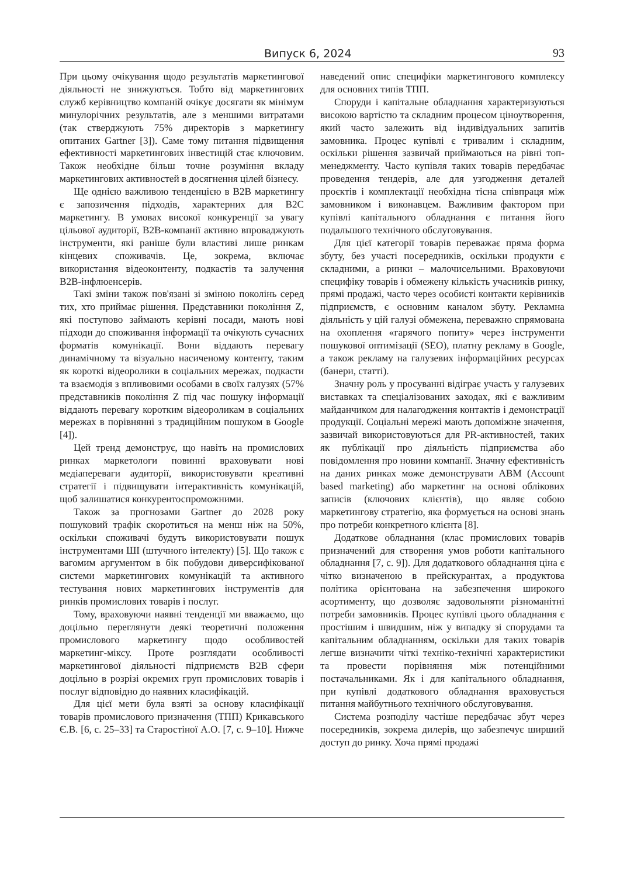Випуск 6, 2024 93
При цьому очікування щодо результатів маркетингової діяльності не знижуються. Тобто від маркетингових служб керівництво компаній очікує досягати як мінімум минулорічних результатів, але з меншими витратами (так стверджують 75% директорів з маркетингу опитаних Gartner [3]). Саме тому питання підвищення ефективності маркетингових інвестицій стає ключовим. Також необхідне більш точне розуміння вкладу маркетингових активностей в досягнення цілей бізнесу.
Ще однією важливою тенденцією в B2B маркетингу є запозичення підходів, характерних для B2C маркетингу. В умовах високої конкуренції за увагу цільової аудиторії, B2B-компанії активно впроваджують інструменти, які раніше були властиві лише ринкам кінцевих споживачів. Це, зокрема, включає використання відеоконтенту, подкастів та залучення B2B-інфлюенсерів.
Такі зміни також пов'язані зі зміною поколінь серед тих, хто приймає рішення. Представники покоління Z, які поступово займають керівні посади, мають нові підходи до споживання інформації та очікують сучасних форматів комунікації. Вони віддають перевагу динамічному та візуально насиченому контенту, таким як короткі відеоролики в соціальних мережах, подкасти та взаємодія з впливовими особами в своїх галузях (57% представників покоління Z під час пошуку інформації віддають перевагу коротким відеороликам в соціальних мережах в порівнянні з традиційним пошуком в Google [4]).
Цей тренд демонструє, що навіть на промислових ринках маркетологи повинні враховувати нові медіапереваги аудиторії, використовувати креативні стратегії і підвищувати інтерактивність комунікацій, щоб залишатися конкурентоспроможними.
Також за прогнозами Gartner до 2028 року пошуковий трафік скоротиться на менш ніж на 50%, оскільки споживачі будуть використовувати пошук інструментами ШІ (штучного інтелекту) [5]. Що також є вагомим аргументом в бік побудови диверсифікованої системи маркетингових комунікацій та активного тестування нових маркетингових інструментів для ринків промислових товарів і послуг.
Тому, враховуючи наявні тенденції ми вважаємо, що доцільно переглянути деякі теоретичні положення промислового маркетингу щодо особливостей маркетинг-міксу. Проте розглядати особливості маркетингової діяльності підприємств B2B сфери доцільно в розрізі окремих груп промислових товарів і послуг відповідно до наявних класифікацій.
Для цієї мети була взяті за основу класифікації товарів промислового призначення (ТПП) Крикавського Є.В. [6, с. 25–33] та Старостіної А.О. [7, с. 9–10]. Нижче наведений опис специфіки маркетингового комплексу для основних типів ТПП.
Споруди і капітальне обладнання характеризуються високою вартістю та складним процесом ціноутворення, який часто залежить від індивідуальних запитів замовника. Процес купівлі є тривалим і складним, оскільки рішення зазвичай приймаються на рівні топ-менеджменту. Часто купівля таких товарів передбачає проведення тендерів, але для узгодження деталей проєктів і комплектації необхідна тісна співпраця між замовником і виконавцем. Важливим фактором при купівлі капітального обладнання є питання його подальшого технічного обслуговування.
Для цієї категорії товарів переважає пряма форма збуту, без участі посередників, оскільки продукти є складними, а ринки – малочисельними. Враховуючи специфіку товарів і обмежену кількість учасників ринку, прямі продажі, часто через особисті контакти керівників підприємств, є основним каналом збуту. Рекламна діяльність у цій галузі обмежена, переважно спрямована на охоплення «гарячого попиту» через інструменти пошукової оптимізації (SEO), платну рекламу в Google, а також рекламу на галузевих інформаційних ресурсах (банери, статті).
Значну роль у просуванні відіграє участь у галузевих виставках та спеціалізованих заходах, які є важливим майданчиком для налагодження контактів і демонстрації продукції. Соціальні мережі мають допоміжне значення, зазвичай використовуються для PR-активностей, таких як публікації про діяльність підприємства або повідомлення про новини компанії. Значну ефективність на даних ринках може демонструвати ABM (Account based marketing) або маркетинг на основі облікових записів (ключових клієнтів), що являє собою маркетингову стратегію, яка формується на основі знань про потреби конкретного клієнта [8].
Додаткове обладнання (клас промислових товарів призначений для створення умов роботи капітального обладнання [7, с. 9]). Для додаткового обладнання ціна є чітко визначеною в прейскурантах, а продуктова політика орієнтована на забезпечення широкого асортименту, що дозволяє задовольняти різноманітні потреби замовників. Процес купівлі цього обладнання є простішим і швидшим, ніж у випадку зі спорудами та капітальним обладнанням, оскільки для таких товарів легше визначити чіткі техніко-технічні характеристики та провести порівняння між потенційними постачальниками. Як і для капітального обладнання, при купівлі додаткового обладнання враховується питання майбутнього технічного обслуговування.
Система розподілу частіше передбачає збут через посередників, зокрема дилерів, що забезпечує ширший доступ до ринку. Хоча прямі продажі